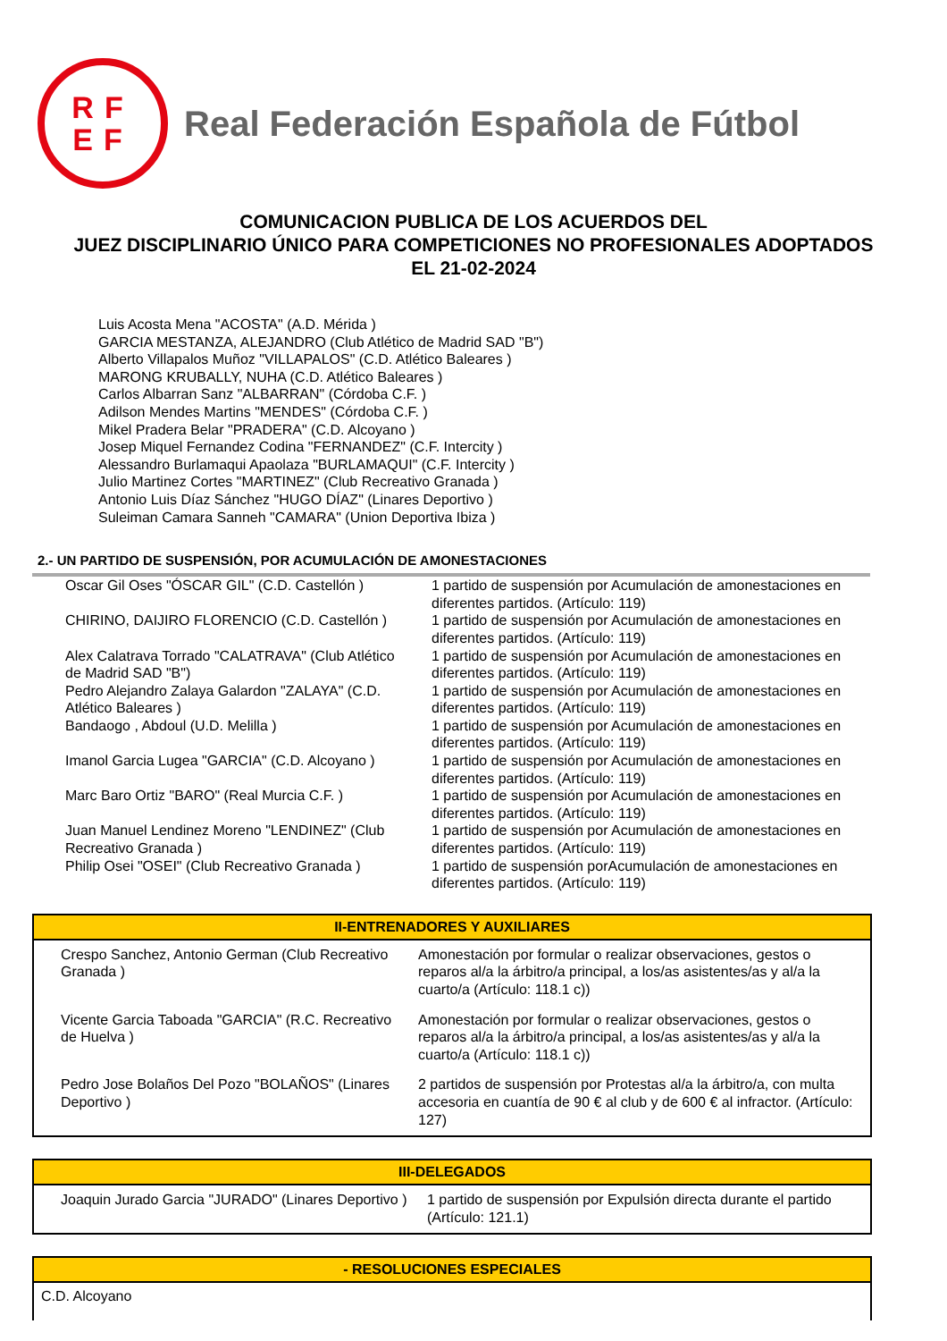RF
EF
Real Federación Española de Fútbol
COMUNICACION PUBLICA DE LOS ACUERDOS DEL
JUEZ DISCIPLINARIO ÚNICO PARA COMPETICIONES NO PROFESIONALES ADOPTADOS
EL 21-02-2024
Luis Acosta Mena "ACOSTA" (A.D. Mérida )
GARCIA MESTANZA, ALEJANDRO (Club Atlético de Madrid SAD "B")
Alberto Villapalos Muñoz "VILLAPALOS" (C.D. Atlético Baleares )
MARONG KRUBALLY, NUHA (C.D. Atlético Baleares )
Carlos Albarran Sanz "ALBARRAN" (Córdoba C.F. )
Adilson Mendes Martins "MENDES" (Córdoba C.F. )
Mikel Pradera Belar "PRADERA" (C.D. Alcoyano )
Josep Miquel Fernandez Codina "FERNANDEZ" (C.F. Intercity )
Alessandro Burlamaqui Apaolaza "BURLAMAQUI" (C.F. Intercity )
Julio Martinez Cortes "MARTINEZ" (Club Recreativo Granada )
Antonio Luis Díaz Sánchez "HUGO DÍAZ" (Linares Deportivo )
Suleiman Camara Sanneh "CAMARA" (Union Deportiva Ibiza )
2.- UN PARTIDO DE SUSPENSIÓN, POR ACUMULACIÓN DE AMONESTACIONES
| Oscar Gil Oses "ÓSCAR GIL" (C.D. Castellón ) | 1 partido de suspensión por Acumulación de amonestaciones en diferentes partidos. (Artículo: 119) |
| CHIRINO, DAIJIRO FLORENCIO (C.D. Castellón ) | 1 partido de suspensión por Acumulación de amonestaciones en diferentes partidos. (Artículo: 119) |
| Alex Calatrava Torrado "CALATRAVA" (Club Atlético de Madrid SAD "B") | 1 partido de suspensión por Acumulación de amonestaciones en diferentes partidos. (Artículo: 119) |
| Pedro Alejandro Zalaya Galardon "ZALAYA" (C.D. Atlético Baleares ) | 1 partido de suspensión por Acumulación de amonestaciones en diferentes partidos. (Artículo: 119) |
| Bandaogo , Abdoul (U.D. Melilla ) | 1 partido de suspensión por Acumulación de amonestaciones en diferentes partidos. (Artículo: 119) |
| Imanol Garcia Lugea "GARCIA" (C.D. Alcoyano ) | 1 partido de suspensión por Acumulación de amonestaciones en diferentes partidos. (Artículo: 119) |
| Marc Baro Ortiz "BARO" (Real Murcia C.F. ) | 1 partido de suspensión por Acumulación de amonestaciones en diferentes partidos. (Artículo: 119) |
| Juan Manuel Lendinez Moreno "LENDINEZ" (Club Recreativo Granada ) | 1 partido de suspensión por Acumulación de amonestaciones en diferentes partidos. (Artículo: 119) |
| Philip Osei "OSEI" (Club Recreativo Granada ) | 1 partido de suspensión porAcumulación de amonestaciones en diferentes partidos. (Artículo: 119) |
II-ENTRENADORES Y AUXILIARES
| Crespo Sanchez, Antonio German (Club Recreativo Granada ) | Amonestación por formular o realizar observaciones, gestos o reparos al/a la árbitro/a principal, a los/as asistentes/as y al/a la cuarto/a (Artículo: 118.1 c)) |
| Vicente Garcia Taboada "GARCIA" (R.C. Recreativo de Huelva ) | Amonestación por formular o realizar observaciones, gestos o reparos al/a la árbitro/a principal, a los/as asistentes/as y al/a la cuarto/a (Artículo: 118.1 c)) |
| Pedro Jose Bolaños Del Pozo "BOLAÑOS" (Linares Deportivo ) | 2 partidos de suspensión por Protestas al/a la árbitro/a, con multa accesoria en cuantía de 90 € al club y de 600 € al infractor. (Artículo: 127) |
III-DELEGADOS
| Joaquin Jurado Garcia "JURADO" (Linares Deportivo ) | 1 partido de suspensión por Expulsión directa durante el partido (Artículo: 121.1) |
- RESOLUCIONES ESPECIALES
C.D. Alcoyano